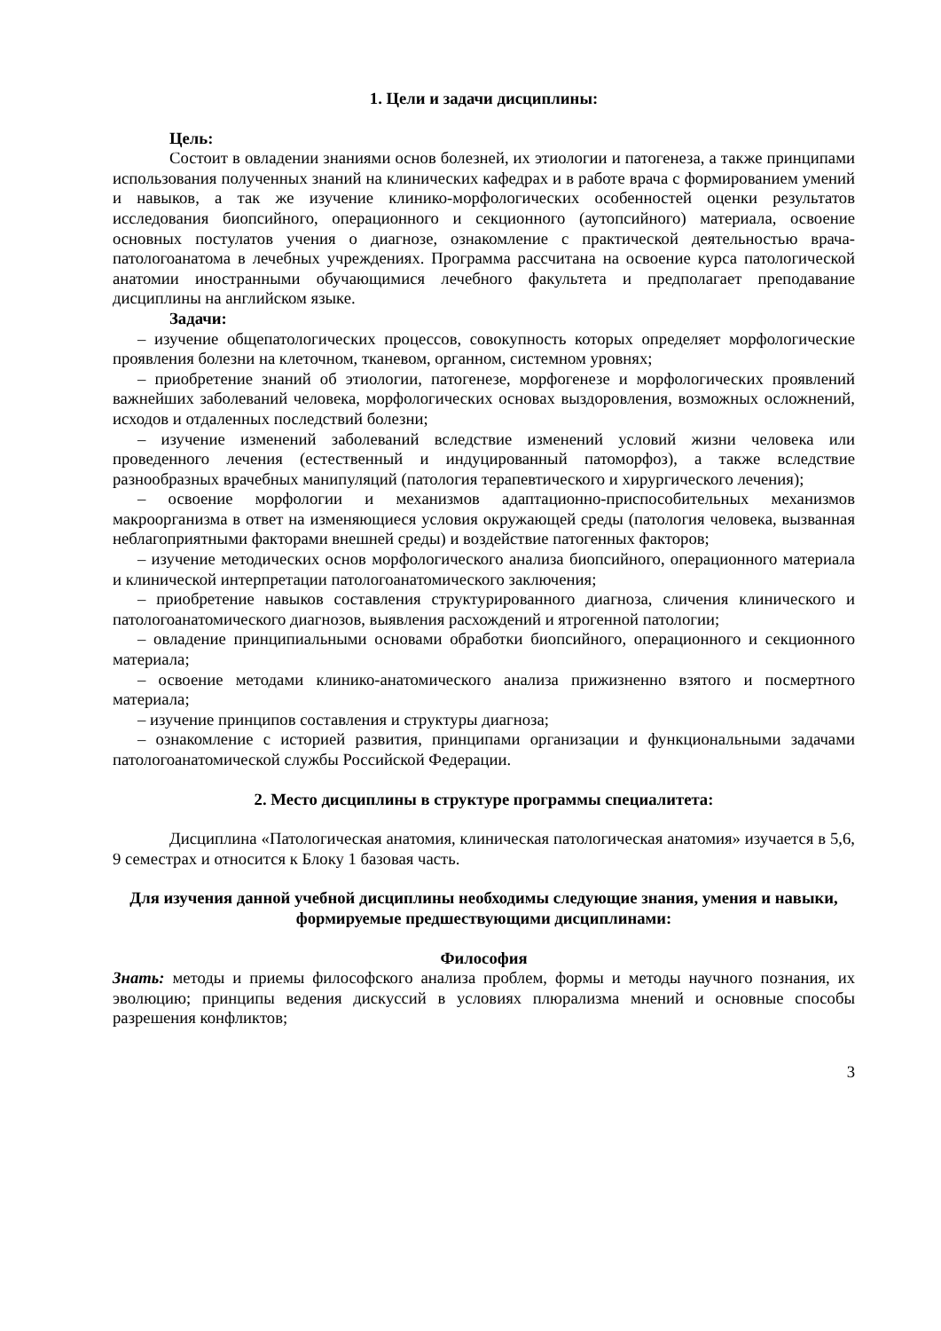1. Цели и задачи дисциплины:
Цель:
Состоит в овладении знаниями основ болезней, их этиологии и патогенеза, а также принципами использования полученных знаний на клинических кафедрах и в работе врача с формированием умений и навыков, а так же изучение клинико-морфологических особенностей оценки результатов исследования биопсийного, операционного и секционного (аутопсийного) материала, освоение основных постулатов учения о диагнозе, ознакомление с практической деятельностью врача-патологоанатома в лечебных учреждениях. Программа рассчитана на освоение курса патологической анатомии иностранными обучающимися лечебного факультета и предполагает преподавание дисциплины на английском языке.
Задачи:
– изучение общепатологических процессов, совокупность которых определяет морфологические проявления болезни на клеточном, тканевом, органном, системном уровнях;
– приобретение знаний об этиологии, патогенезе, морфогенезе и морфологических проявлений важнейших заболеваний человека, морфологических основах выздоровления, возможных осложнений, исходов и отдаленных последствий болезни;
– изучение изменений заболеваний вследствие изменений условий жизни человека или проведенного лечения (естественный и индуцированный патоморфоз), а также вследствие разнообразных врачебных манипуляций (патология терапевтического и хирургического лечения);
– освоение морфологии и механизмов адаптационно-приспособительных механизмов макроорганизма в ответ на изменяющиеся условия окружающей среды (патология человека, вызванная неблагоприятными факторами внешней среды) и воздействие патогенных факторов;
– изучение методических основ морфологического анализа биопсийного, операционного материала и клинической интерпретации патологоанатомического заключения;
– приобретение навыков составления структурированного диагноза, сличения клинического и патологоанатомического диагнозов, выявления расхождений и ятрогенной патологии;
– овладение принципиальными основами обработки биопсийного, операционного и секционного материала;
– освоение методами клинико-анатомического анализа прижизненно взятого и посмертного материала;
– изучение принципов составления и структуры диагноза;
– ознакомление с историей развития, принципами организации и функциональными задачами патологоанатомической службы Российской Федерации.
2. Место дисциплины в структуре программы специалитета:
Дисциплина «Патологическая анатомия, клиническая патологическая анатомия» изучается в 5,6, 9 семестрах и относится к Блоку 1 базовая часть.
Для изучения данной учебной дисциплины необходимы следующие знания, умения и навыки, формируемые предшествующими дисциплинами:
Философия
Знать: методы и приемы философского анализа проблем, формы и методы научного познания, их эволюцию; принципы ведения дискуссий в условиях плюрализма мнений и основные способы разрешения конфликтов;
3